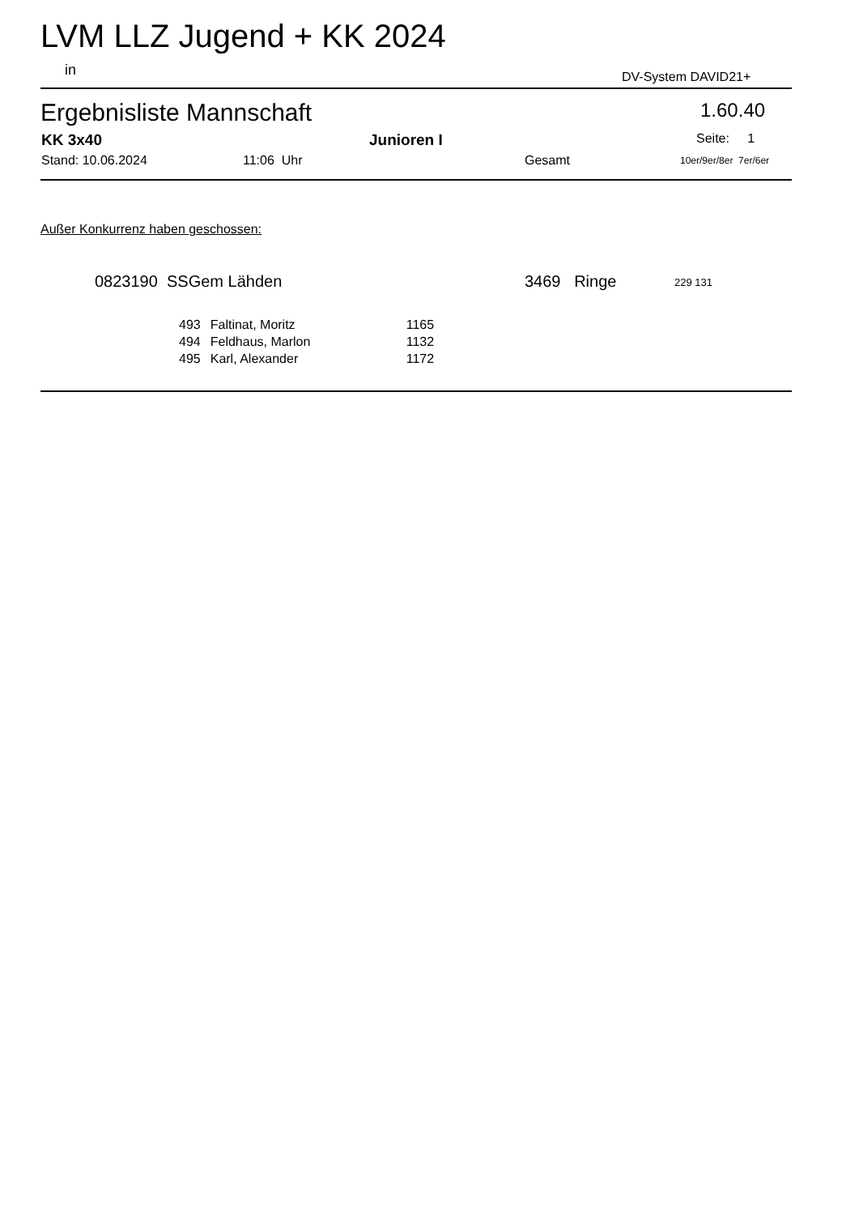LVM LLZ Jugend + KK 2024
in DV-System DAVID21+
Ergebnisliste Mannschaft 1.60.40
KK 3x40 Junioren I Seite: 1
Stand: 10.06.2024 11:06 Uhr Gesamt 10er/9er/8er 7er/6er
Außer Konkurrenz haben geschossen:
0823190 SSGem Lähden 3469 Ringe 229 131
| 493 | Faltinat, Moritz | 1165 |
| 494 | Feldhaus, Marlon | 1132 |
| 495 | Karl, Alexander | 1172 |